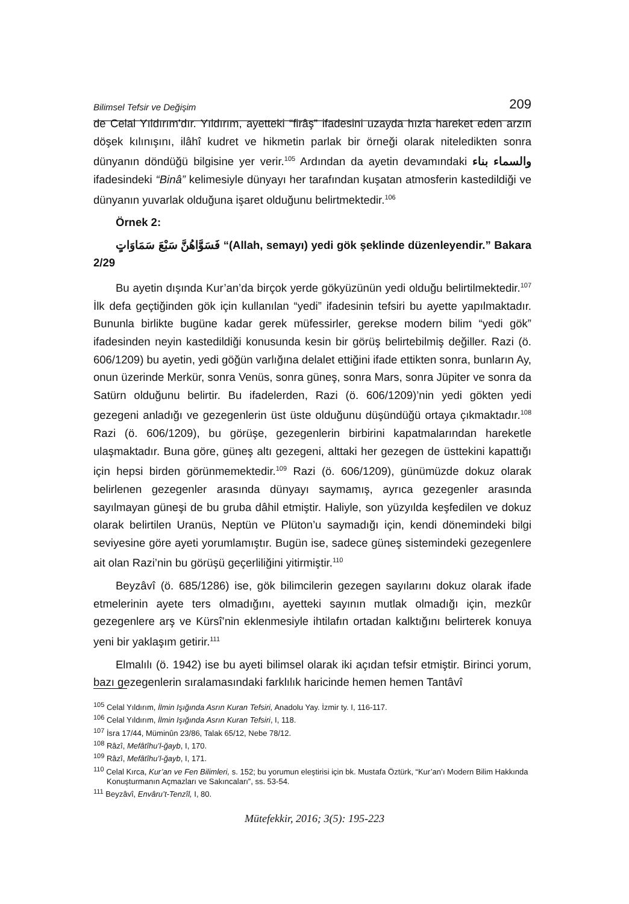Bilimsel Tefsir ve Değişim 209
de Celal Yıldırım’dır. Yıldırım, ayetteki “firâş” ifadesini uzayda hızla hareket eden arzın döşek kılınışını, ilâhî kudret ve hikmetin parlak bir örneği olarak niteledikten sonra dünyanın döndüğü bilgisine yer verir.<sup>105</sup> Ardından da ayetin devamındaki والسماء بناء ifadesindeki “Binâ” kelimesiyle dünyayı her tarafından kuşatan atmosferin kastedildiği ve dünyanın yuvarlak olduğuna işaret olduğunu belirtmektedir.<sup>106</sup>
Örnek 2:
فَسَوَّاهُنَّ سَبْعَ سَمَاوَاتٍ “(Allah, semayı) yedi gök şeklinde düzenleyendir.” Bakara 2/29
Bu ayetin dışında Kur’an’da birçok yerde gökyüzünün yedi olduğu belirtilmektedir.<sup>107</sup> İlk defa geçtiğinden gök için kullanılan “yedi” ifadesinin tefsiri bu ayette yapılmaktadır. Bununla birlikte bugüne kadar gerek müfessirler, gerekse modern bilim “yedi gök” ifadesinden neyin kastedildiği konusunda kesin bir görüş belirtebilmiş değiller. Razi (ö. 606/1209) bu ayetin, yedi göğün varlığına delalet ettiğini ifade ettikten sonra, bunların Ay, onun üzerinde Merkür, sonra Venüs, sonra güneş, sonra Mars, sonra Jüpiter ve sonra da Satürn olduğunu belirtir. Bu ifadelerden, Razi (ö. 606/1209)’nin yedi gökten yedi gezegeni anladığı ve gezegenlerin üst üste olduğunu düşündüğü ortaya çıkmaktadır.<sup>108</sup> Razi (ö. 606/1209), bu görüşe, gezegenlerin birbirini kapatmalarından hareketle ulaşmaktadır. Buna göre, güneş altı gezegeni, alttaki her gezegen de üsttekini kapattığı için hepsi birden görünmemektedir.<sup>109</sup> Razi (ö. 606/1209), günümüzde dokuz olarak belirlenen gezegenler arasında dünyayı saymamış, ayrıca gezegenler arasında sayılmayan güneşi de bu gruba dâhil etmiştir. Haliyle, son yüzyılda keşfedilen ve dokuz olarak belirtilen Uranüs, Neptün ve Plüton’u saymadığı için, kendi dönemindeki bilgi seviyesine göre ayeti yorumlamıştır. Bugün ise, sadece güneş sistemindeki gezegenlere ait olan Razi’nin bu görüşü geçerliliğini yitirmiştir.<sup>110</sup>
Beyzâvî (ö. 685/1286) ise, gök bilimcilerin gezegen sayılarını dokuz olarak ifade etmelerinin ayete ters olmadığını, ayetteki sayının mutlak olmadığı için, mezkûr gezegenlere arş ve Kürsî’nin eklenmesiyle ihtilafın ortadan kalktığını belirterek konuya yeni bir yaklaşım getirir.<sup>111</sup>
Elmalılı (ö. 1942) ise bu ayeti bilimsel olarak iki açıdan tefsir etmiştir. Birinci yorum, bazı gezegenlerin sıralamasındaki farklılık haricinde hemen hemen Tantâvî
<sup>105</sup> Celal Yıldırım, İlmin Işığında Asrın Kuran Tefsiri, Anadolu Yay. İzmir ty. I, 116-117.
<sup>106</sup> Celal Yıldırım, İlmin Işığında Asrın Kuran Tefsiri, I, 118.
<sup>107</sup> İsra 17/44, Müminûn 23/86, Talak 65/12, Nebe 78/12.
<sup>108</sup> Râzî, Mefâtîhu’l-ğayb, I, 170.
<sup>109</sup> Râzî, Mefâtîhu’l-ğayb, I, 171.
<sup>110</sup> Celal Kırca, Kur’an ve Fen Bilimleri, s. 152; bu yorumun eleştirisi için bk. Mustafa Öztürk, “Kur’an’ı Modern Bilim Hakkında Konuşturmanın Açmazları ve Sakıncaları”, ss. 53-54.
<sup>111</sup> Beyzâvî, Envâru’t-Tenzîl, I, 80.
Mütefekkir, 2016; 3(5): 195-223